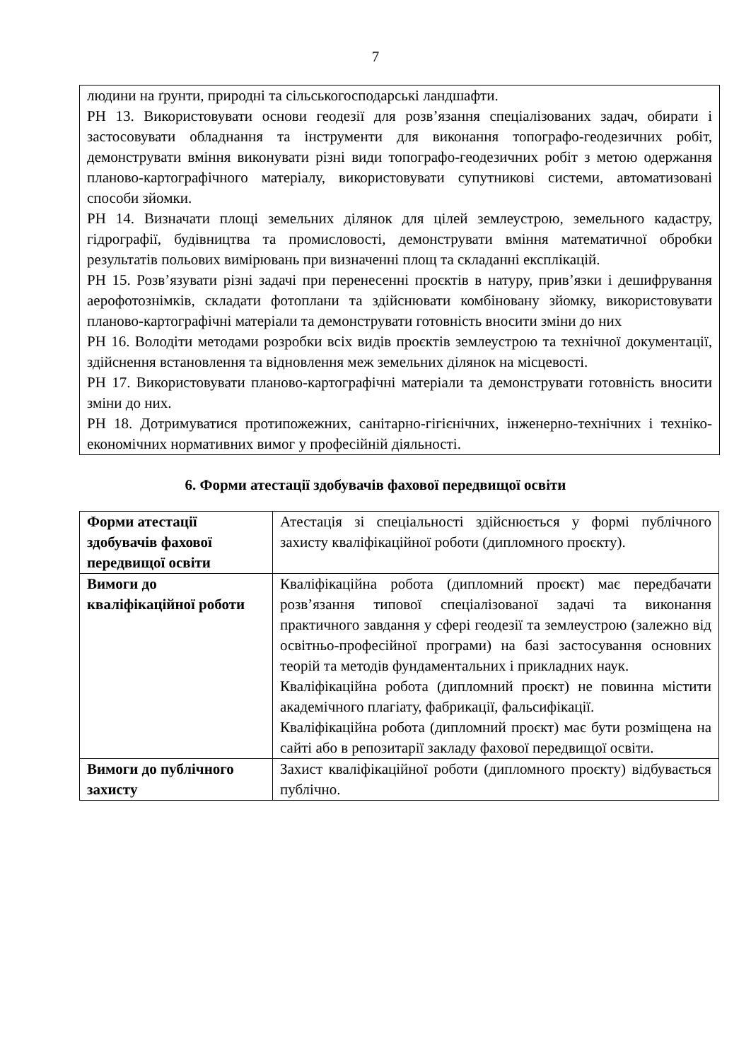7
людини на ґрунти, природні та сільськогосподарські ландшафти.
РН 13. Використовувати основи геодезії для розв’язання спеціалізованих задач, обирати і застосовувати обладнання та інструменти для виконання топографо-геодезичних робіт, демонструвати вміння виконувати різні види топографо-геодезичних робіт з метою одержання планово-картографічного матеріалу, використовувати супутникові системи, автоматизовані способи зйомки.
РН 14. Визначати площі земельних ділянок для цілей землеустрою, земельного кадастру, гідрографії, будівництва та промисловості, демонструвати вміння математичної обробки результатів польових вимірювань при визначенні площ та складанні експлікацій.
РН 15. Розв’язувати різні задачі при перенесенні проєктів в натуру, прив’язки і дешифрування аерофотознімків, складати фотоплани та здійснювати комбіновану зйомку, використовувати планово-картографічні матеріали та демонструвати готовність вносити зміни до них
РН 16. Володіти методами розробки всіх видів проєктів землеустрою та технічної документації, здійснення встановлення та відновлення меж земельних ділянок на місцевості.
РН 17. Використовувати планово-картографічні матеріали та демонструвати готовність вносити зміни до них.
РН 18. Дотримуватися протипожежних, санітарно-гігієнічних, інженерно-технічних і техніко-економічних нормативних вимог у професійній діяльності.
6. Форми атестації здобувачів фахової передвищої освіти
| Форми атестації здобувачів фахової передвищої освіти | Атестація зі спеціальності здійснюється у формі публічного захисту кваліфікаційної роботи (дипломного проєкту). |
| Вимоги до кваліфікаційної роботи | Кваліфікаційна робота (дипломний проєкт) має передбачати розв’язання типової спеціалізованої задачі та виконання практичного завдання у сфері геодезії та землеустрою (залежно від освітньо-професійної програми) на базі застосування основних теорій та методів фундаментальних і прикладних наук. Кваліфікаційна робота (дипломний проєкт) не повинна містити академічного плагіату, фабрикації, фальсифікації. Кваліфікаційна робота (дипломний проєкт) має бути розміщена на сайті або в репозитарії закладу фахової передвищої освіти. |
| Вимоги до публічного захисту | Захист кваліфікаційної роботи (дипломного проєкту) відбувається публічно. |